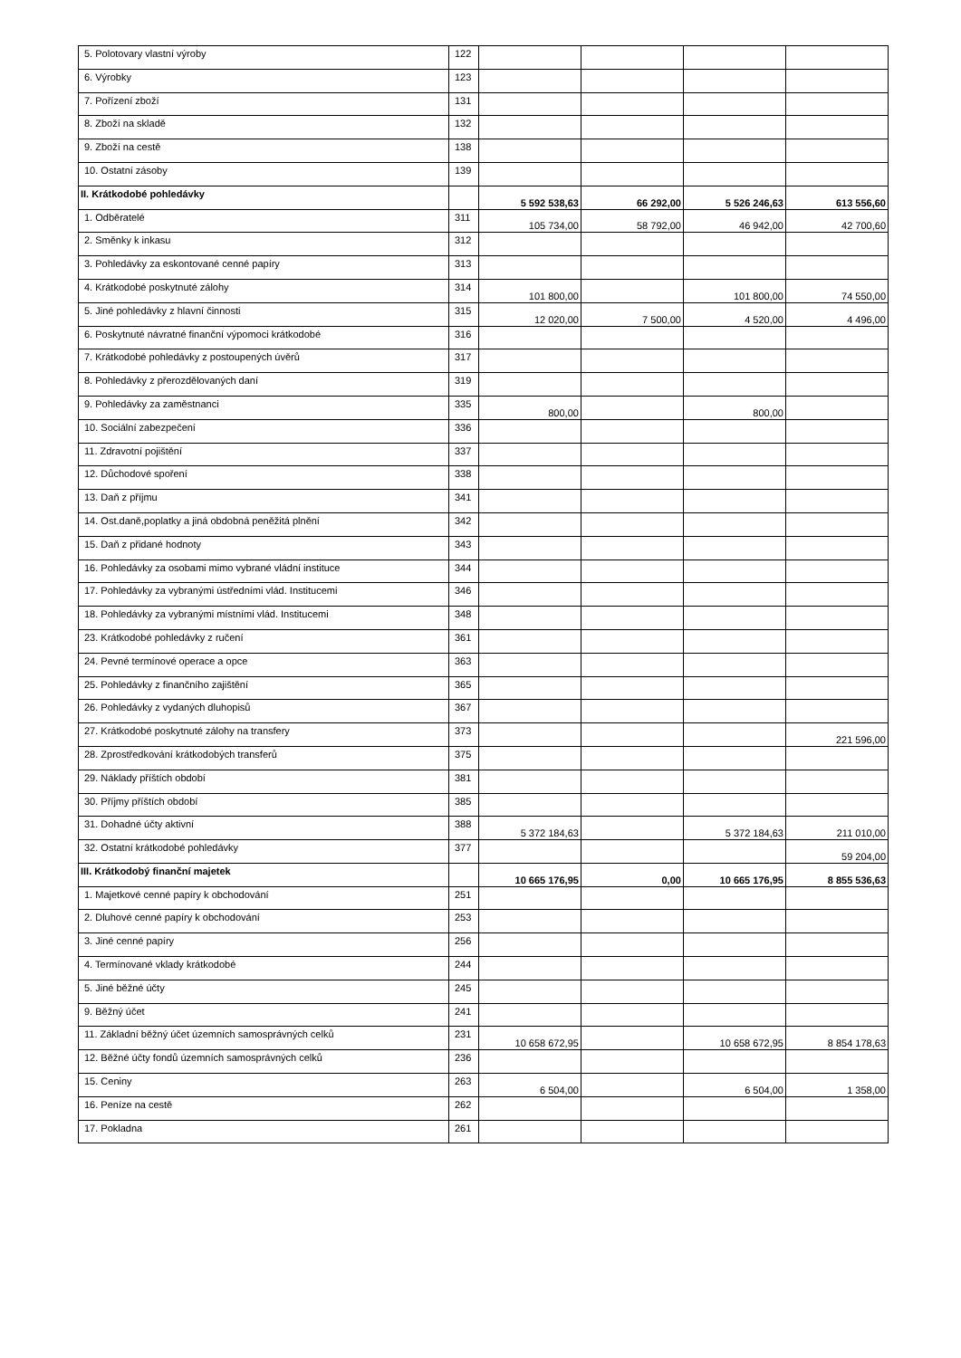| 5. Polotovary vlastní výroby | 122 | | | | |
| 6. Výrobky | 123 | | | | |
| 7. Pořízení zboží | 131 | | | | |
| 8. Zboží na skladě | 132 | | | | |
| 9. Zboží na cestě | 138 | | | | |
| 10. Ostatní zásoby | 139 | | | | |
| II. Krátkodobé pohledávky | | 5 592 538,63 | 66 292,00 | 5 526 246,63 | 613 556,60 |
| 1. Odběratelé | 311 | 105 734,00 | 58 792,00 | 46 942,00 | 42 700,60 |
| 2. Směnky k inkasu | 312 | | | | |
| 3. Pohledávky za eskontované cenné papíry | 313 | | | | |
| 4. Krátkodobé poskytnuté zálohy | 314 | 101 800,00 | | 101 800,00 | 74 550,00 |
| 5. Jiné pohledávky z hlavní činnosti | 315 | 12 020,00 | 7 500,00 | 4 520,00 | 4 496,00 |
| 6. Poskytnuté návratné finanční výpomoci krátkodobé | 316 | | | | |
| 7. Krátkodobé pohledávky z postoupených úvěrů | 317 | | | | |
| 8. Pohledávky z přerozdělovaných daní | 319 | | | | |
| 9. Pohledávky za zaměstnanci | 335 | 800,00 | | 800,00 | |
| 10. Sociální zabezpečení | 336 | | | | |
| 11. Zdravotní pojištění | 337 | | | | |
| 12. Důchodové spoření | 338 | | | | |
| 13. Daň z příjmu | 341 | | | | |
| 14. Ost.daně,poplatky a jiná obdobná peněžitá plnění | 342 | | | | |
| 15. Daň z přidané hodnoty | 343 | | | | |
| 16. Pohledávky za osobami mimo vybrané vládní instituce | 344 | | | | |
| 17. Pohledávky za vybranými ústředními vlád. Institucemi | 346 | | | | |
| 18. Pohledávky za vybranými místními vlád. Institucemi | 348 | | | | |
| 23. Krátkodobé pohledávky z ručení | 361 | | | | |
| 24. Pevné termínové operace a opce | 363 | | | | |
| 25. Pohledávky z finančního zajištění | 365 | | | | |
| 26. Pohledávky z vydaných dluhopisů | 367 | | | | |
| 27. Krátkodobé poskytnuté zálohy na transfery | 373 | | | | 221 596,00 |
| 28. Zprostředkování krátkodobých transferů | 375 | | | | |
| 29. Náklady příštích období | 381 | | | | |
| 30. Příjmy příštích období | 385 | | | | |
| 31. Dohadné účty aktivní | 388 | 5 372 184,63 | | 5 372 184,63 | 211 010,00 |
| 32. Ostatní krátkodobé pohledávky | 377 | | | | 59 204,00 |
| III. Krátkodobý finanční majetek | | 10 665 176,95 | 0,00 | 10 665 176,95 | 8 855 536,63 |
| 1. Majetkové cenné papíry k obchodování | 251 | | | | |
| 2. Dluhové cenné papíry k obchodování | 253 | | | | |
| 3. Jiné cenné papíry | 256 | | | | |
| 4. Termínované vklady krátkodobé | 244 | | | | |
| 5. Jiné běžné účty | 245 | | | | |
| 9. Běžný účet | 241 | | | | |
| 11. Základní běžný účet územních samosprávných celků | 231 | 10 658 672,95 | | 10 658 672,95 | 8 854 178,63 |
| 12. Běžné účty fondů územních samosprávných celků | 236 | | | | |
| 15. Ceniny | 263 | 6 504,00 | | 6 504,00 | 1 358,00 |
| 16. Peníze na cestě | 262 | | | | |
| 17. Pokladna | 261 | | | | |